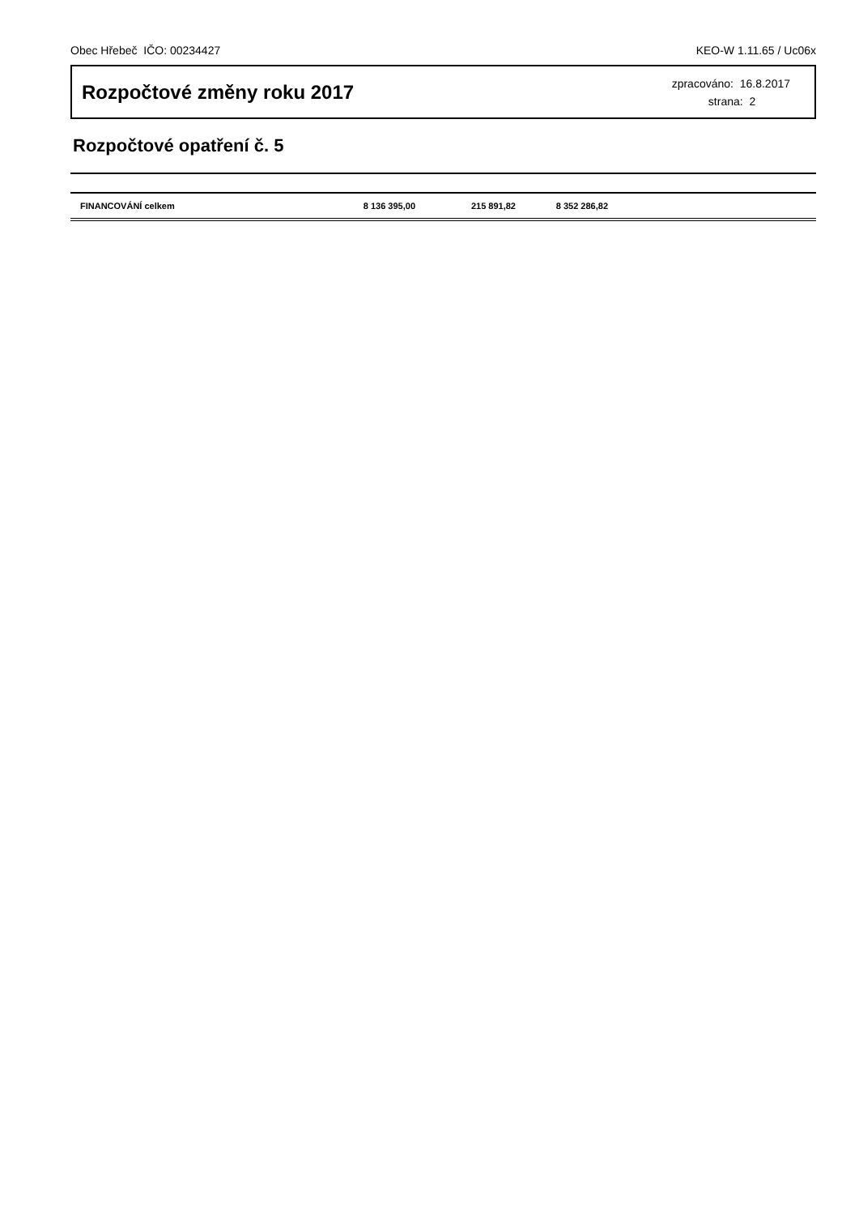Obec Hřebeč IČO: 00234427 KEO-W 1.11.65 / Uc06x
Rozpočtové změny roku 2017
zpracováno: 16.8.2017
strana: 2
Rozpočtové opatření č. 5
| FINANCOVÁNÍ celkem | 8 136 395,00 | 215 891,82 | 8 352 286,82 | |